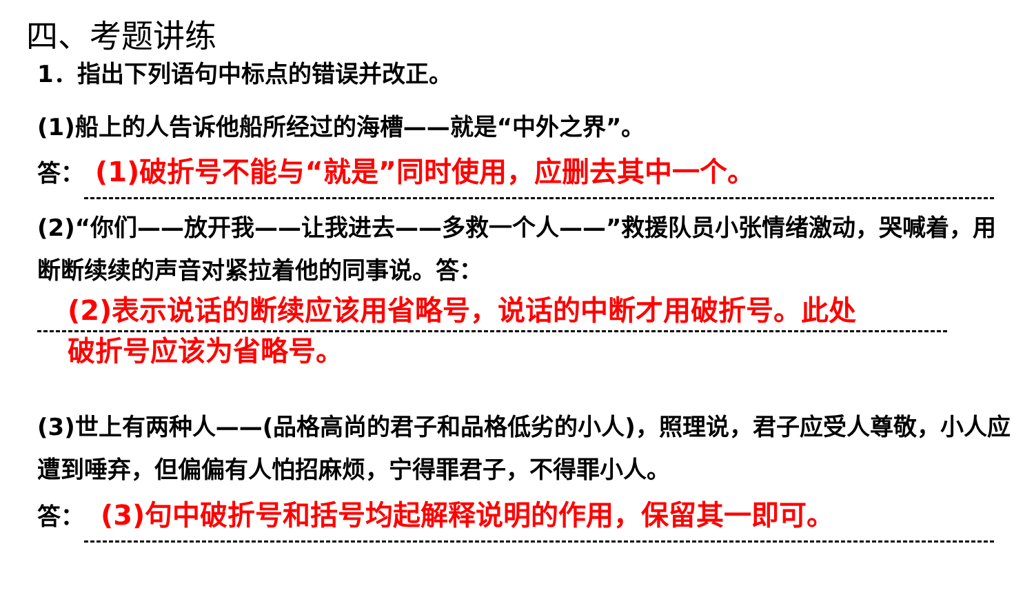四、考题讲练
1．指出下列语句中标点的错误并改正。
(1)船上的人告诉他船所经过的海槽——就是“中外之界”。
答： (1)破折号不能与“就是”同时使用，应删去其中一个。
(2)“你们——放开我——让我进去——多救一个人——”救援队员小张情绪激动，哭喊着，用断断续续的声音对紧拉着他的同事说。答：
(2)表示说话的断续应该用省略号，说话的中断才用破折号。此处
破折号应该为省略号。
(3)世上有两种人——(品格高尚的君子和品格低劣的小人)，照理说，君子应受人尊敬，小人应遭到唾弃，但偏偏有人怕招麻烦，宁得罪君子，不得罪小人。
答： (3)句中破折号和括号均起解释说明的作用，保留其一即可。